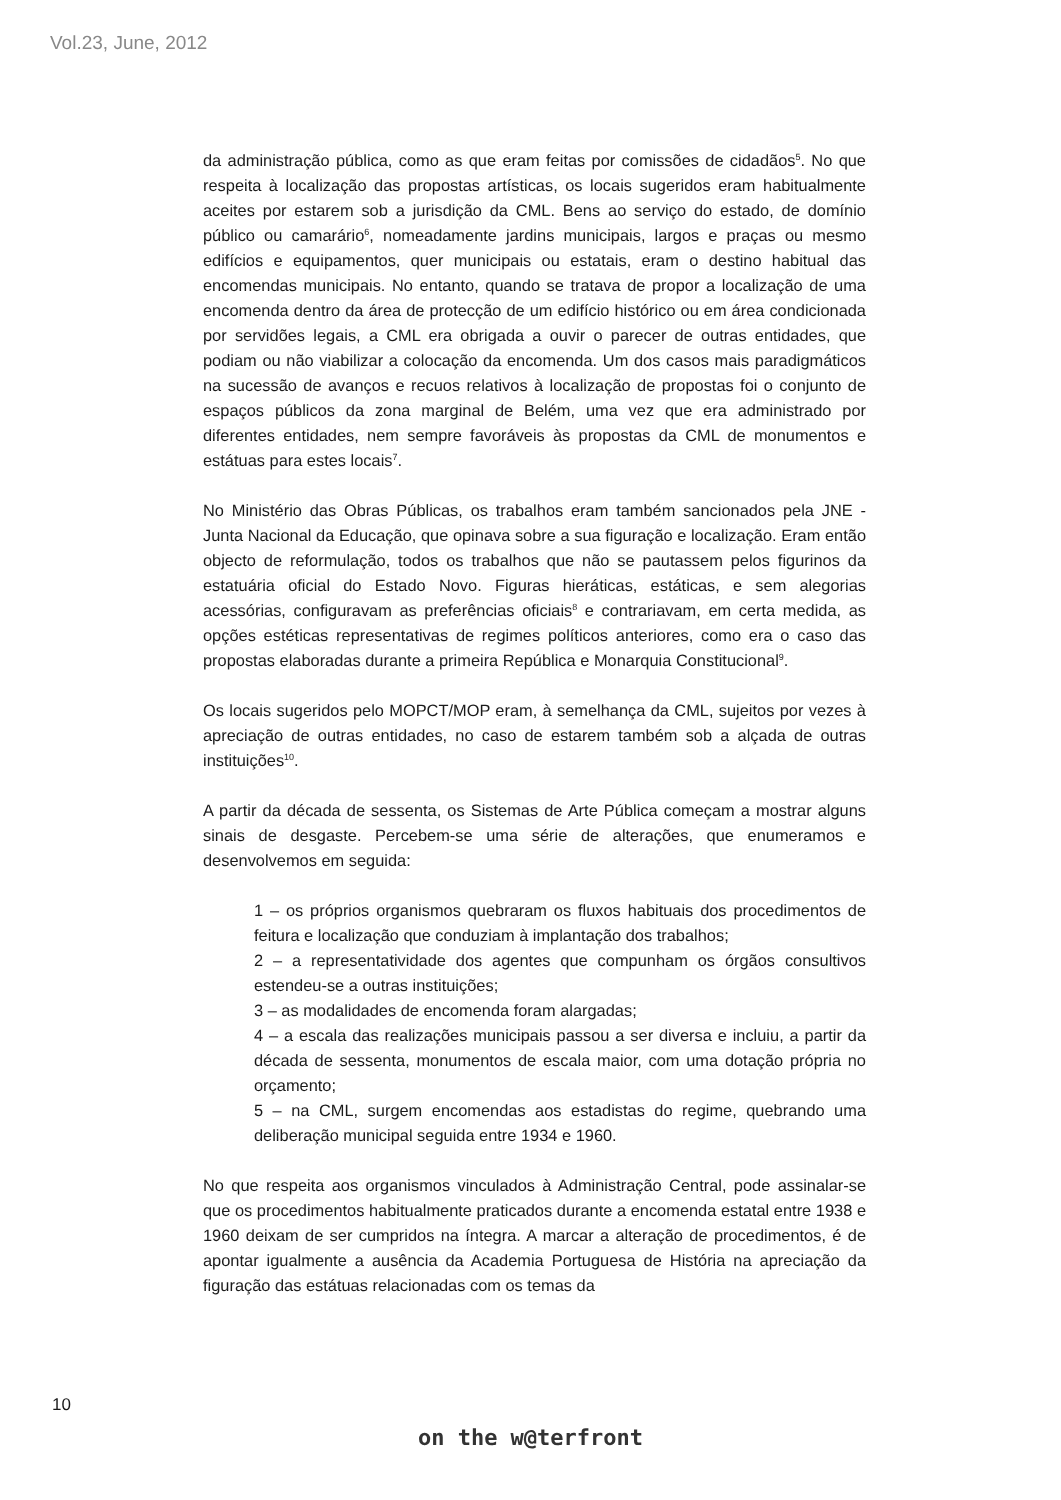Vol.23, June, 2012
da administração pública, como as que eram feitas por comissões de cidadãos<sup>5</sup>. No que respeita à localização das propostas artísticas, os locais sugeridos eram habitualmente aceites por estarem sob a jurisdição da CML. Bens ao serviço do estado, de domínio público ou camarário<sup>6</sup>, nomeadamente jardins municipais, largos e praças ou mesmo edifícios e equipamentos, quer municipais ou estatais, eram o destino habitual das encomendas municipais. No entanto, quando se tratava de propor a localização de uma encomenda dentro da área de protecção de um edifício histórico ou em área condicionada por servidões legais, a CML era obrigada a ouvir o parecer de outras entidades, que podiam ou não viabilizar a colocação da encomenda. Um dos casos mais paradigmáticos na sucessão de avanços e recuos relativos à localização de propostas foi o conjunto de espaços públicos da zona marginal de Belém, uma vez que era administrado por diferentes entidades, nem sempre favoráveis às propostas da CML de monumentos e estátuas para estes locais<sup>7</sup>.
No Ministério das Obras Públicas, os trabalhos eram também sancionados pela JNE - Junta Nacional da Educação, que opinava sobre a sua figuração e localização. Eram então objecto de reformulação, todos os trabalhos que não se pautassem pelos figurinos da estatuária oficial do Estado Novo. Figuras hieráticas, estáticas, e sem alegorias acessórias, configuravam as preferências oficiais<sup>8</sup> e contrariavam, em certa medida, as opções estéticas representativas de regimes políticos anteriores, como era o caso das propostas elaboradas durante a primeira República e Monarquia Constitucional<sup>9</sup>.
Os locais sugeridos pelo MOPCT/MOP eram, à semelhança da CML, sujeitos por vezes à apreciação de outras entidades, no caso de estarem também sob a alçada de outras instituições<sup>10</sup>.
A partir da década de sessenta, os Sistemas de Arte Pública começam a mostrar alguns sinais de desgaste. Percebem-se uma série de alterações, que enumeramos e desenvolvemos em seguida:
1 – os próprios organismos quebraram os fluxos habituais dos procedimentos de feitura e localização que conduziam à implantação dos trabalhos;
2 – a representatividade dos agentes que compunham os órgãos consultivos estendeu-se a outras instituições;
3 – as modalidades de encomenda foram alargadas;
4 – a escala das realizações municipais passou a ser diversa e incluiu, a partir da década de sessenta, monumentos de escala maior, com uma dotação própria no orçamento;
5 – na CML, surgem encomendas aos estadistas do regime, quebrando uma deliberação municipal seguida entre 1934 e 1960.
No que respeita aos organismos vinculados à Administração Central, pode assinalar-se que os procedimentos habitualmente praticados durante a encomenda estatal entre 1938 e 1960 deixam de ser cumpridos na íntegra. A marcar a alteração de procedimentos, é de apontar igualmente a ausência da Academia Portuguesa de História na apreciação da figuração das estátuas relacionadas com os temas da
10
on the w@terfront